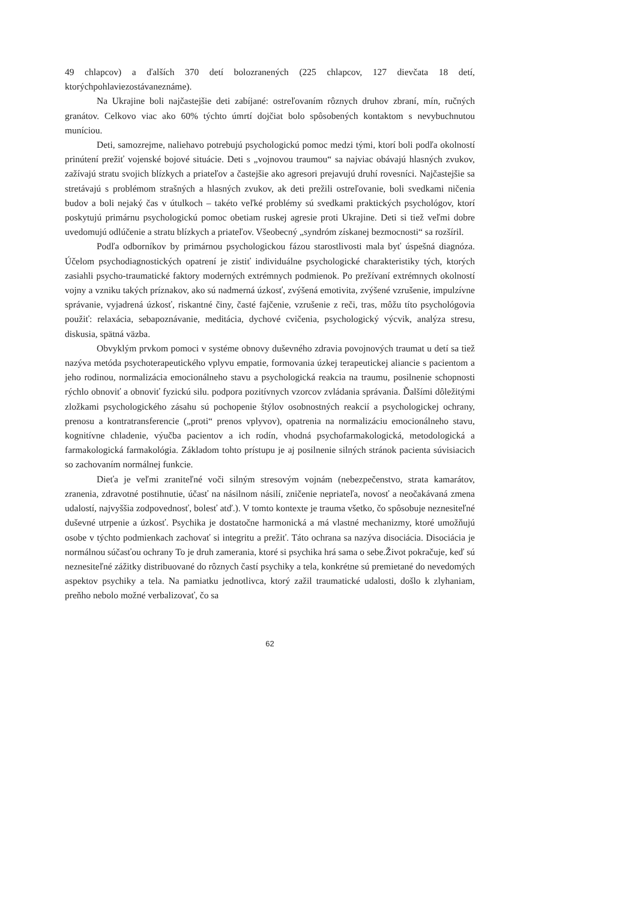49 chlapcov) a ďalších 370 detí bolozranených (225 chlapcov, 127 dievčata 18 detí, ktorýchpohlaviezostávaneznáme).
Na Ukrajine boli najčastejšie deti zabíjané: ostreľovaním rôznych druhov zbraní, mín, ručných granátov. Celkovo viac ako 60% týchto úmrtí dojčiat bolo spôsobených kontaktom s nevybuchnutou muníciou.
Deti, samozrejme, naliehavo potrebujú psychologickú pomoc medzi tými, ktorí boli podľa okolností prinútení prežiť vojenské bojové situácie. Deti s „vojnovou traumou“ sa najviac obávajú hlasných zvukov, zažívajú stratu svojich blízkych a priateľov a častejšie ako agresori prejavujú druhí rovesníci. Najčastejšie sa stretávajú s problémom strašných a hlasných zvukov, ak deti prežili ostreľovanie, boli svedkami ničenia budov a boli nejaký čas v útulkoch – takéto veľké problémy sú svedkami praktických psychológov, ktorí poskytujú primárnu psychologickú pomoc obetiam ruskej agresie proti Ukrajine. Deti si tiež veľmi dobre uvedomujú odlúčenie a stratu blízkych a priateľov. Všeobecný „syndróm získanej bezmocnosti“ sa rozšíril.
Podľa odborníkov by primárnou psychologickou fázou starostlivosti mala byť úspešná diagnóza. Účelom psychodiagnostických opatrení je zistiť individuálne psychologické charakteristiky tých, ktorých zasiahli psycho-traumatické faktory moderných extrémnych podmienok. Po prežívaní extrémnych okolností vojny a vzniku takých príznakov, ako sú nadmerná úzkosť, zvýšená emotivita, zvýšené vzrušenie, impulzívne správanie, vyjadrená úzkosť, riskantné činy, časté fajčenie, vzrušenie z reči, tras, môžu títo psychológovia použiť: relaxácia, sebapoznávanie, meditácia, dychové cvičenia, psychologický výcvik, analýza stresu, diskusia, spätná väzba.
Obvyklým prvkom pomoci v systéme obnovy duševného zdravia povojnových traumat u detí sa tiež nazýva metóda psychoterapeutického vplyvu empatie, formovania úzkej terapeutickej aliancie s pacientom a jeho rodinou, normalizácia emocionálneho stavu a psychologická reakcia na traumu, posilnenie schopnosti rýchlo obnoviť a obnoviť fyzickú silu. podpora pozitívnych vzorcov zvládania správania. Ďalšími dôležitými zložkami psychologického zásahu sú pochopenie štýlov osobnostných reakcií a psychologickej ochrany, prenosu a kontratransferencie („proti“ prenos vplyvov), opatrenia na normalizáciu emocionálneho stavu, kognitívne chladenie, výučba pacientov a ich rodín, vhodná psychofarmakologická, metodologická a farmakologická farmakológia. Základom tohto prístupu je aj posilnenie silných stránok pacienta súvisiacich so zachovaním normálnej funkcie.
Dieťa je veľmi zraniteľné voči silným stresovým vojnám (nebezpečenstvo, strata kamarátov, zranenia, zdravotné postihnutie, účasť na násilnom násilí, zničenie nepriateľa, novosť a neočakávaná zmena udalostí, najvyššia zodpovednosť, bolesť atď.). V tomto kontexte je trauma všetko, čo spôsobuje neznesiteľné duševné utrpenie a úzkosť. Psychika je dostatočne harmonická a má vlastné mechanizmy, ktoré umožňujú osobe v týchto podmienkach zachovať si integritu a prežiť. Táto ochrana sa nazýva disociácia. Disociácia je normálnou súčasťou ochrany To je druh zamerania, ktoré si psychika hrá sama o sebe.Život pokračuje, keď sú neznesiteľné zážitky distribuované do rôznych častí psychiky a tela, konkrétne sú premietané do nevedomých aspektov psychiky a tela. Na pamiatku jednotlivca, ktorý zažil traumatické udalosti, došlo k zlyhaniam, preňho nebolo možné verbalizovať, čo sa
62